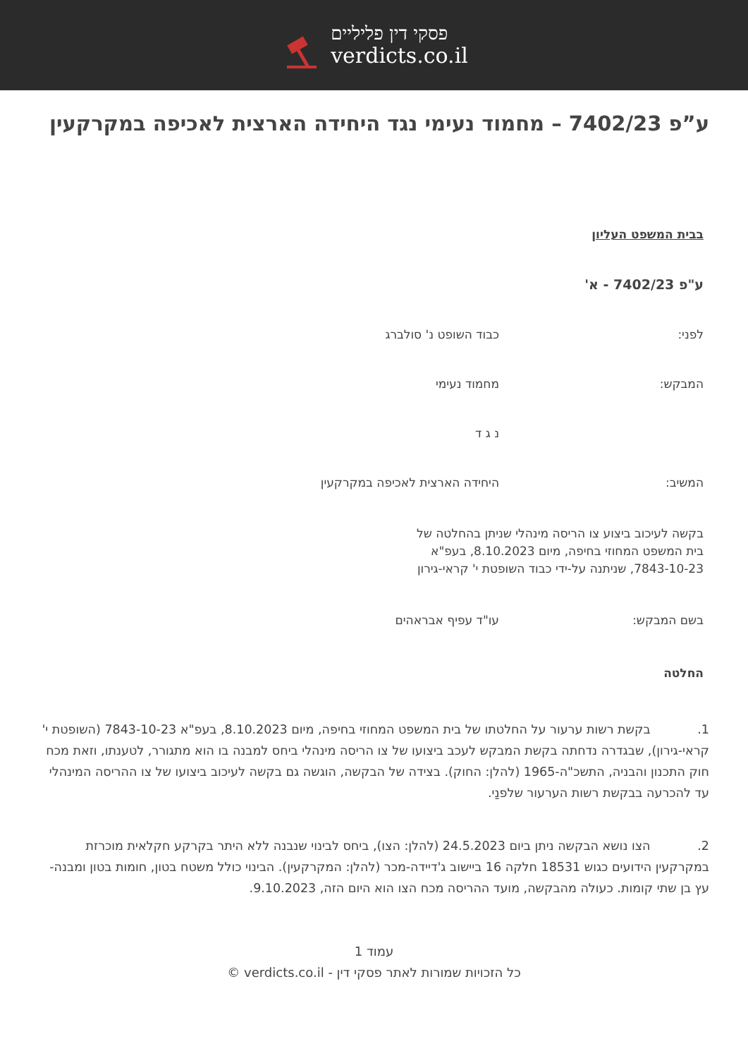פסקי דין פליליים
verdicts.co.il
ע”פ 7402/23 – מחמוד נעימי נגד היחידה הארצית לאכיפה במקרקעין
בבית המשפט העליון
ע"פ 7402/23 - א'
לפני: כבוד השופט נ' סולברג
המבקש: מחמוד נעימי
נ ג ד
המשיב: היחידה הארצית לאכיפה במקרקעין
בקשה לעיכוב ביצוע צו הריסה מינהלי שניתן בהחלטה של בית המשפט המחוזי בחיפה, מיום 8.10.2023, בעפ"א 7843-10-23, שניתנה על-ידי כבוד השופטת י' קראי-גירון
בשם המבקש: עו"ד עפיף אבראהים
החלטה
1. בקשת רשות ערעור על החלטתו של בית המשפט המחוזי בחיפה, מיום 8.10.2023, בעפ"א 7843-10-23 (השופטת י' קראי-גירון), שבגדרה נדחתה בקשת המבקש לעכב ביצועו של צו הריסה מינהלי ביחס למבנה בו הוא מתגורר, לטענתו, וזאת מכח חוק התכנון והבניה, התשכ"ה-1965 (להלן: החוק). בצידה של הבקשה, הוגשה גם בקשה לעיכוב ביצועו של צו ההריסה המינהלי עד להכרעה בבקשת רשות הערעור שלפנַי.
2. הצו נושא הבקשה ניתן ביום 24.5.2023 (להלן: הצו), ביחס לבינוי שנבנה ללא היתר בקרקע חקלאית מוכרזת במקרקעין הידועים כגוש 18531 חלקה 16 ביישוב ג'דיידה-מכר (להלן: המקרקעין). הבינוי כולל משטח בטון, חומות בטון ומבנה-עץ בן שתי קומות. כעולה מהבקשה, מועד ההריסה מכח הצו הוא היום הזה, 9.10.2023.
עמוד 1
כל הזכויות שמורות לאתר פסקי דין - verdicts.co.il ©